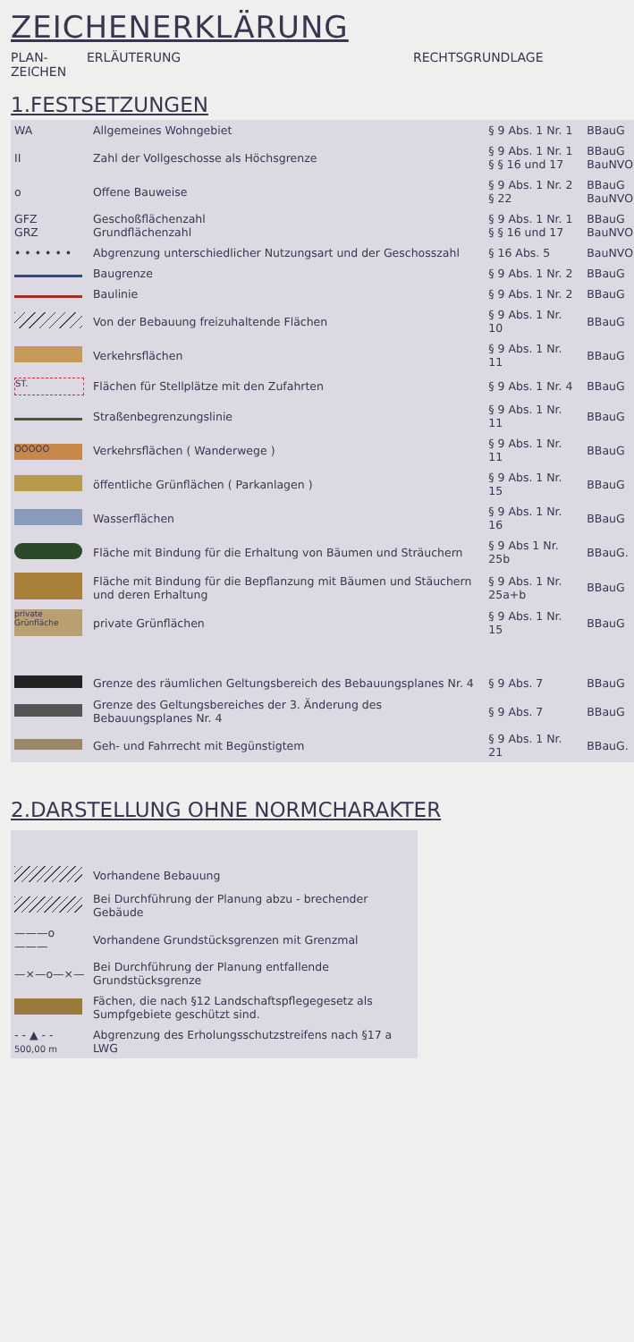ZEICHENERKLÄRUNG
PLAN-
ZEICHEN
ERLÄUTERUNG RECHTSGRUNDLAGE
1.FESTSETZUNGEN
| WA | Allgemeines Wohngebiet | § 9 Abs. 1 Nr. 1 | BBauG |
| II | Zahl der Vollgeschosse als Höchsgrenze | § 9 Abs. 1 Nr. 1 § § 16 und 17 | BBauG BauNVO |
| o | Offene Bauweise | § 9 Abs. 1 Nr. 2 § 22 | BBauG BauNVO |
| GFZ GRZ | Geschoßflächenzahl Grundflächenzahl | § 9 Abs. 1 Nr. 1 § § 16 und 17 | BBauG BauNVO |
| • • • • • • | Abgrenzung unterschiedlicher Nutzungsart und der Geschosszahl | § 16 Abs. 5 | BauNVO |
| | Baugrenze | § 9 Abs. 1 Nr. 2 | BBauG |
| | Baulinie | § 9 Abs. 1 Nr. 2 | BBauG |
| | Von der Bebauung freizuhaltende Flächen | § 9 Abs. 1 Nr. 10 | BBauG |
| | Verkehrsflächen | § 9 Abs. 1 Nr. 11 | BBauG |
| ST. | Flächen für Stellplätze mit den Zufahrten | § 9 Abs. 1 Nr. 4 | BBauG |
| | Straßenbegrenzungslinie | § 9 Abs. 1 Nr. 11 | BBauG |
| OOOOO | Verkehrsflächen ( Wanderwege ) | § 9 Abs. 1 Nr. 11 | BBauG |
| | öffentliche Grünflächen ( Parkanlagen ) | § 9 Abs. 1 Nr. 15 | BBauG |
| | Wasserflächen | § 9 Abs. 1 Nr. 16 | BBauG |
| | Fläche mit Bindung für die Erhaltung von Bäumen und Sträuchern | § 9 Abs 1 Nr. 25b | BBauG. |
| | Fläche mit Bindung für die Bepflanzung mit Bäumen und Stäuchern und deren Erhaltung | § 9 Abs. 1 Nr. 25a+b | BBauG |
| private Grünfläche | private Grünflächen | § 9 Abs. 1 Nr. 15 | BBauG |
| | Grenze des räumlichen Geltungsbereich des Bebauungsplanes Nr. 4 | § 9 Abs. 7 | BBauG |
| | Grenze des Geltungsbereiches der 3. Änderung des Bebauungsplanes Nr. 4 | § 9 Abs. 7 | BBauG |
| | Geh- und Fahrrecht mit Begünstigtem | § 9 Abs. 1 Nr. 21 | BBauG. |
2.DARSTELLUNG OHNE NORMCHARAKTER
| | Vorhandene Bebauung |
| | Bei Durchführung der Planung abzu - brechender Gebäude |
| ———o——— | Vorhandene Grundstücksgrenzen mit Grenzmal |
| —×—o—×— | Bei Durchführung der Planung entfallende Grundstücksgrenze |
| | Fächen, die nach §12 Landschaftspflegegesetz als Sumpfgebiete geschützt sind. |
| - - ▲ - - 500,00 m | Abgrenzung des Erholungsschutzstreifens nach §17 a LWG |